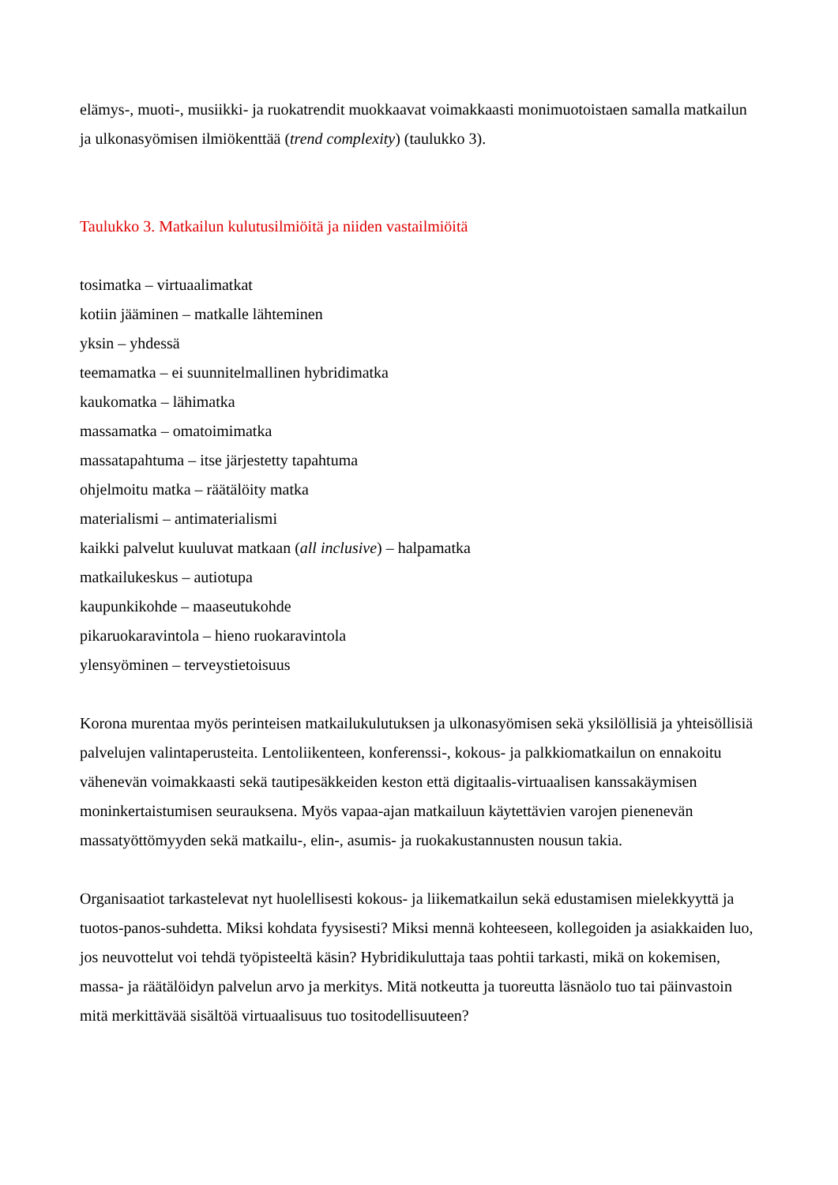elämys-, muoti-, musiikki- ja ruokatrendit muokkaavat voimakkaasti monimuotoistaen samalla matkailun ja ulkonasyömisen ilmiökenttää (trend complexity) (taulukko 3).
Taulukko 3. Matkailun kulutusilmiöitä ja niiden vastailmiöitä
tosimatka – virtuaalimatkat
kotiin jääminen – matkalle lähteminen
yksin – yhdessä
teemamatka – ei suunnitelmallinen hybridimatka
kaukomatka – lähimatka
massamatka – omatoimimatka
massatapahtuma – itse järjestetty tapahtuma
ohjelmoitu matka – räätälöity matka
materialismi – antimaterialismi
kaikki palvelut kuuluvat matkaan (all inclusive) – halpamatka
matkailukeskus – autiotupa
kaupunkikohde – maaseutukohde
pikaruokaravintola – hieno ruokaravintola
ylensyöminen – terveystietoisuus
Korona murentaa myös perinteisen matkailukulutuksen ja ulkonasyömisen sekä yksilöllisiä ja yhteisöllisiä palvelujen valintaperusteita. Lentoliikenteen, konferenssi-, kokous- ja palkkiomatkailun on ennakoitu vähenevän voimakkaasti sekä tautipesäkkeiden keston että digitaalis-virtuaalisen kanssakäymisen moninkertaistumisen seurauksena. Myös vapaa-ajan matkailuun käytettävien varojen pienenevän massatyöttömyyden sekä matkailu-, elin-, asumis- ja ruokakustannusten nousun takia.
Organisaatiot tarkastelevat nyt huolellisesti kokous- ja liikematkailun sekä edustamisen mielekkyyttä ja tuotos-panos-suhdetta. Miksi kohdata fyysisesti? Miksi mennä kohteeseen, kollegoiden ja asiakkaiden luo, jos neuvottelut voi tehdä työpisteeltä käsin? Hybridikuluttaja taas pohtii tarkasti, mikä on kokemisen, massa- ja räätälöidyn palvelun arvo ja merkitys. Mitä notkeutta ja tuoreutta läsnäolo tuo tai päinvastoin mitä merkittävää sisältöä virtuaalisuus tuo tositodellisuuteen?